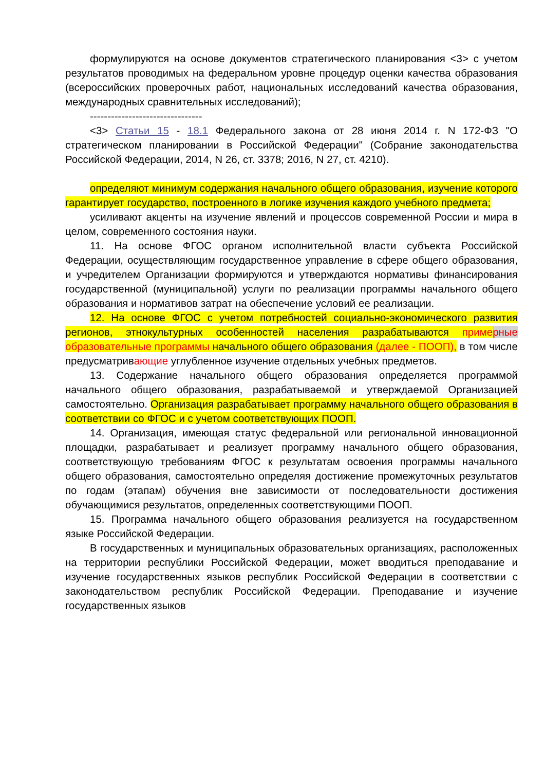формулируются на основе документов стратегического планирования <3> с учетом результатов проводимых на федеральном уровне процедур оценки качества образования (всероссийских проверочных работ, национальных исследований качества образования, международных сравнительных исследований);
--------------------------------
<3> Статьи 15 - 18.1 Федерального закона от 28 июня 2014 г. N 172-ФЗ "О стратегическом планировании в Российской Федерации" (Собрание законодательства Российской Федерации, 2014, N 26, ст. 3378; 2016, N 27, ст. 4210).
определяют минимум содержания начального общего образования, изучение которого гарантирует государство, построенного в логике изучения каждого учебного предмета;
усиливают акценты на изучение явлений и процессов современной России и мира в целом, современного состояния науки.
11. На основе ФГОС органом исполнительной власти субъекта Российской Федерации, осуществляющим государственное управление в сфере общего образования, и учредителем Организации формируются и утверждаются нормативы финансирования государственной (муниципальной) услуги по реализации программы начального общего образования и нормативов затрат на обеспечение условий ее реализации.
12. На основе ФГОС с учетом потребностей социально-экономического развития регионов, этнокультурных особенностей населения разрабатываются примерные образовательные программы начального общего образования (далее - ПООП), в том числе предусматривающие углубленное изучение отдельных учебных предметов.
13. Содержание начального общего образования определяется программой начального общего образования, разрабатываемой и утверждаемой Организацией самостоятельно. Организация разрабатывает программу начального общего образования в соответствии со ФГОС и с учетом соответствующих ПООП.
14. Организация, имеющая статус федеральной или региональной инновационной площадки, разрабатывает и реализует программу начального общего образования, соответствующую требованиям ФГОС к результатам освоения программы начального общего образования, самостоятельно определяя достижение промежуточных результатов по годам (этапам) обучения вне зависимости от последовательности достижения обучающимися результатов, определенных соответствующими ПООП.
15. Программа начального общего образования реализуется на государственном языке Российской Федерации.
В государственных и муниципальных образовательных организациях, расположенных на территории республики Российской Федерации, может вводиться преподавание и изучение государственных языков республик Российской Федерации в соответствии с законодательством республик Российской Федерации. Преподавание и изучение государственных языков